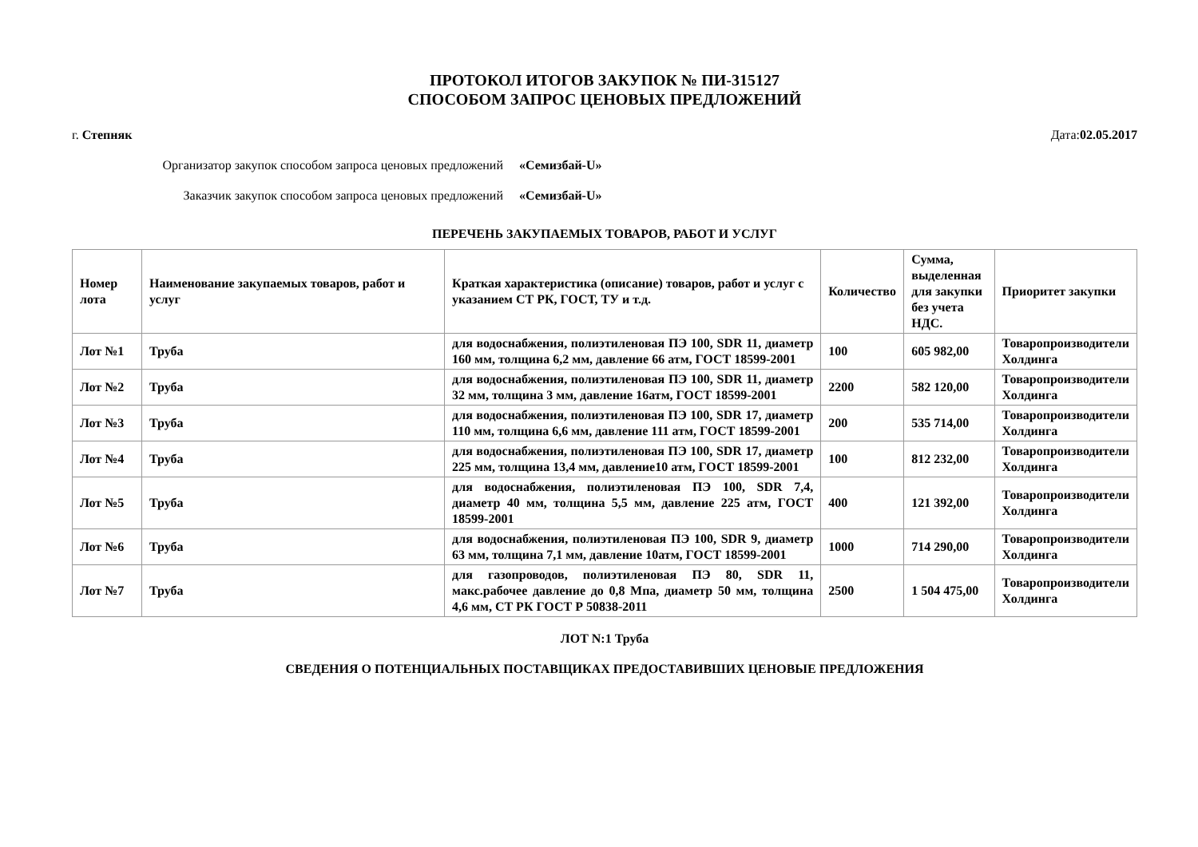ПРОТОКОЛ ИТОГОВ ЗАКУПОК № ПИ-315127
СПОСОБОМ ЗАПРОС ЦЕНОВЫХ ПРЕДЛОЖЕНИЙ
г. Степняк Дата:02.05.2017
Организатор закупок способом запроса ценовых предложений «Семизбай-U»
Заказчик закупок способом запроса ценовых предложений «Семизбай-U»
ПЕРЕЧЕНЬ ЗАКУПАЕМЫХ ТОВАРОВ, РАБОТ И УСЛУГ
| Номер лота | Наименование закупаемых товаров, работ и услуг | Краткая характеристика (описание) товаров, работ и услуг с указанием СТ РК, ГОСТ, ТУ и т.д. | Количество | Сумма, выделенная для закупки без учета НДС. | Приоритет закупки |
| --- | --- | --- | --- | --- | --- |
| Лот №1 | Труба | для водоснабжения, полиэтиленовая ПЭ 100, SDR 11, диаметр 160 мм, толщина 6,2 мм, давление 66 атм, ГОСТ 18599-2001 | 100 | 605 982,00 | Товаропроизводители Холдинга |
| Лот №2 | Труба | для водоснабжения, полиэтиленовая ПЭ 100, SDR 11, диаметр 32 мм, толщина 3 мм, давление 16атм, ГОСТ 18599-2001 | 2200 | 582 120,00 | Товаропроизводители Холдинга |
| Лот №3 | Труба | для водоснабжения, полиэтиленовая ПЭ 100, SDR 17, диаметр 110 мм, толщина 6,6 мм, давление 111 атм, ГОСТ 18599-2001 | 200 | 535 714,00 | Товаропроизводители Холдинга |
| Лот №4 | Труба | для водоснабжения, полиэтиленовая ПЭ 100, SDR 17, диаметр 225 мм, толщина 13,4 мм, давление10 атм, ГОСТ 18599-2001 | 100 | 812 232,00 | Товаропроизводители Холдинга |
| Лот №5 | Труба | для водоснабжения, полиэтиленовая ПЭ 100, SDR 7,4, диаметр 40 мм, толщина 5,5 мм, давление 225 атм, ГОСТ 18599-2001 | 400 | 121 392,00 | Товаропроизводители Холдинга |
| Лот №6 | Труба | для водоснабжения, полиэтиленовая ПЭ 100, SDR 9, диаметр 63 мм, толщина 7,1 мм, давление 10атм, ГОСТ 18599-2001 | 1000 | 714 290,00 | Товаропроизводители Холдинга |
| Лот №7 | Труба | для газопроводов, полиэтиленовая ПЭ 80, SDR 11, макс.рабочее давление до 0,8 Мпа, диаметр 50 мм, толщина 4,6 мм, СТ РК ГОСТ Р 50838-2011 | 2500 | 1 504 475,00 | Товаропроизводители Холдинга |
ЛОТ N:1 Труба
СВЕДЕНИЯ О ПОТЕНЦИАЛЬНЫХ ПОСТАВЩИКАХ ПРЕДОСТАВИВШИХ ЦЕНОВЫЕ ПРЕДЛОЖЕНИЯ